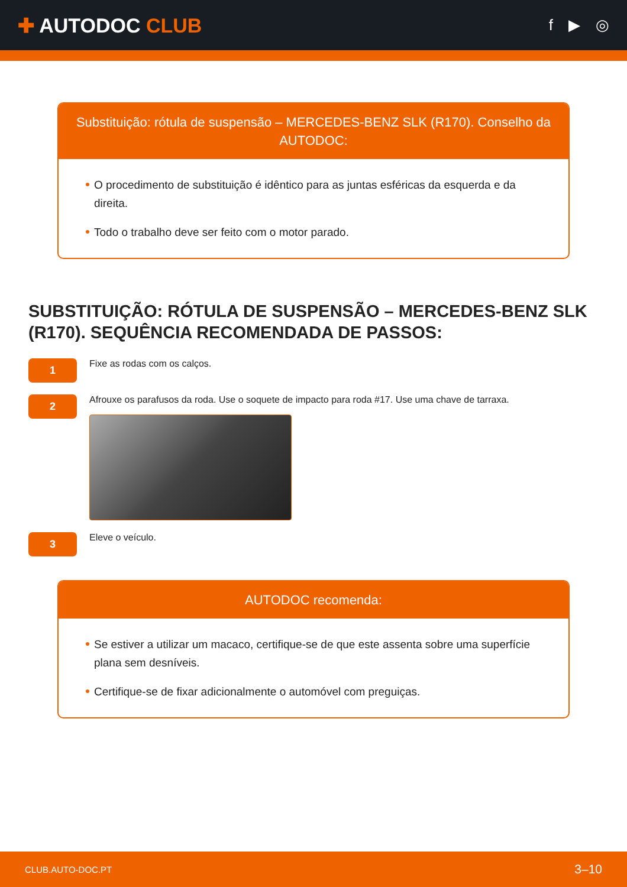✚ AUTODOC CLUB
f ▶ ◎
Substituição: rótula de suspensão – MERCEDES-BENZ SLK (R170). Conselho da AUTODOC:
O procedimento de substituição é idêntico para as juntas esféricas da esquerda e da direita.
Todo o trabalho deve ser feito com o motor parado.
SUBSTITUIÇÃO: RÓTULA DE SUSPENSÃO – MERCEDES-BENZ SLK (R170). SEQUÊNCIA RECOMENDADA DE PASSOS:
1
Fixe as rodas com os calços.
2
Afrouxe os parafusos da roda. Use o soquete de impacto para roda #17. Use uma chave de tarraxa.
3
Eleve o veículo.
AUTODOC recomenda:
Se estiver a utilizar um macaco, certifique-se de que este assenta sobre uma superfície plana sem desníveis.
Certifique-se de fixar adicionalmente o automóvel com preguiças.
CLUB.AUTO-DOC.PT 3–10